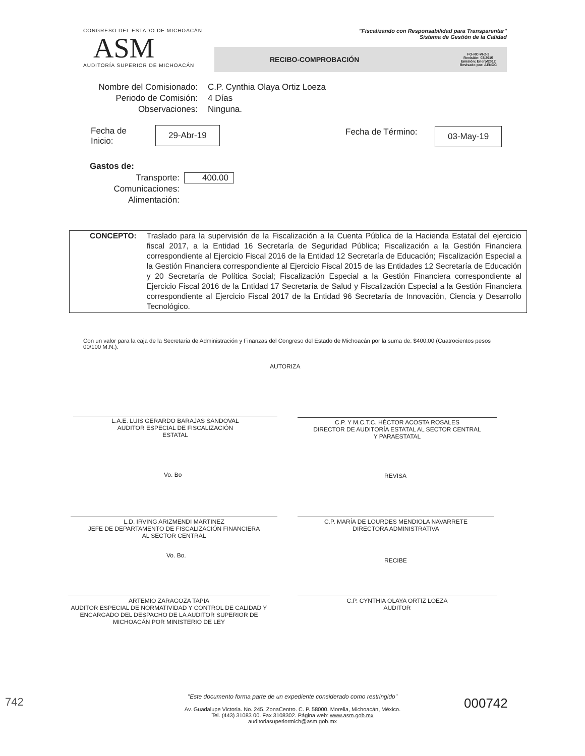CONGRESO DEL ESTADO DE MICHOACÁN
ASM
AUDITORÍA SUPERIOR DE MICHOACÁN
"Fiscalizando con Responsabilidad para Transparentar"
Sistema de Gestión de la Calidad
RECIBO-COMPROBACIÓN FO-RC-VI-2-3
Revisión: 03/2015
Emisión: Enero/2012
Revisado por: AENCC
Nombre del Comisionado:
Periodo de Comisión:
Observaciones:
C.P. Cynthia Olaya Ortiz Loeza
4 Días
Ninguna.
Fecha de
Inicio:
29-Abr-19 Fecha de Término: 03-May-19
Gastos de:
Transporte:
Comunicaciones:
Alimentación:
400.00
CONCEPTO: Traslado para la supervisión de la Fiscalización a la Cuenta Pública de la Hacienda Estatal del ejercicio fiscal 2017, a la Entidad 16 Secretaría de Seguridad Pública; Fiscalización a la Gestión Financiera correspondiente al Ejercicio Fiscal 2016 de la Entidad 12 Secretaría de Educación; Fiscalización Especial a la Gestión Financiera correspondiente al Ejercicio Fiscal 2015 de las Entidades 12 Secretaría de Educación y 20 Secretaría de Política Social; Fiscalización Especial a la Gestión Financiera correspondiente al Ejercicio Fiscal 2016 de la Entidad 17 Secretaría de Salud y Fiscalización Especial a la Gestión Financiera correspondiente al Ejercicio Fiscal 2017 de la Entidad 96 Secretaría de Innovación, Ciencia y Desarrollo Tecnológico.
Con un valor para la caja de la Secretaría de Administración y Finanzas del Congreso del Estado de Michoacán por la suma de: $400.00 (Cuatrocientos pesos 00/100 M.N.).
AUTORIZA
L.A.E. LUIS GERARDO BARAJAS SANDOVAL
AUDITOR ESPECIAL DE FISCALIZACIÓN
ESTATAL
C.P. Y M.C.T.C. HÉCTOR ACOSTA ROSALES
DIRECTOR DE AUDITORÍA ESTATAL AL SECTOR CENTRAL
Y PARAESTATAL
Vo. Bo REVISA
L.D. IRVING ARIZMENDI MARTINEZ
JEFE DE DEPARTAMENTO DE FISCALIZACIÓN FINANCIERA
AL SECTOR CENTRAL
C.P. MARÍA DE LOURDES MENDIOLA NAVARRETE
DIRECTORA ADMINISTRATIVA
Vo. Bo.
RECIBE
ARTEMIO ZARAGOZA TAPIA
AUDITOR ESPECIAL DE NORMATIVIDAD Y CONTROL DE CALIDAD Y ENCARGADO DEL DESPACHO DE LA AUDITOR SUPERIOR DE MICHOACÁN POR MINISTERIO DE LEY
C.P. CYNTHIA OLAYA ORTIZ LOEZA
AUDITOR
"Este documento forma parte de un expediente considerado como restringido"
Av. Guadalupe Victoria. No. 245. ZonaCentro. C. P. 58000. Morelia, Michoacán, México.
Tel. (443) 31083 00. Fax 3108302. Página web: www.asm.gob.mx
auditoriasuperiormich@asm.gob.mx
000742
742